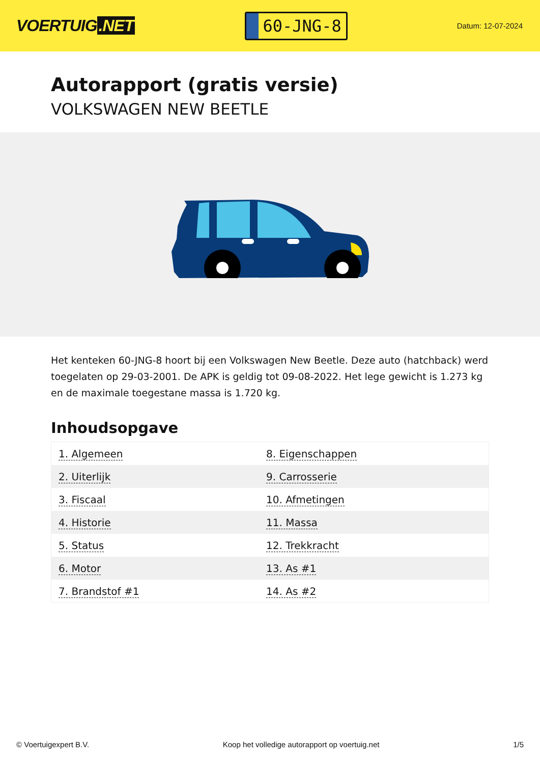VOERTUIG.NET
60-JNG-8
Datum: 12-07-2024
Autorapport (gratis versie)
VOLKSWAGEN NEW BEETLE
Het kenteken 60-JNG-8 hoort bij een Volkswagen New Beetle. Deze auto (hatchback) werd toegelaten op 29-03-2001. De APK is geldig tot 09-08-2022. Het lege gewicht is 1.273 kg en de maximale toegestane massa is 1.720 kg.
Inhoudsopgave
| 1. Algemeen | 8. Eigenschappen |
| 2. Uiterlijk | 9. Carrosserie |
| 3. Fiscaal | 10. Afmetingen |
| 4. Historie | 11. Massa |
| 5. Status | 12. Trekkracht |
| 6. Motor | 13. As #1 |
| 7. Brandstof #1 | 14. As #2 |
© Voertuigexpert B.V. Koop het volledige autorapport op voertuig.net 1/5